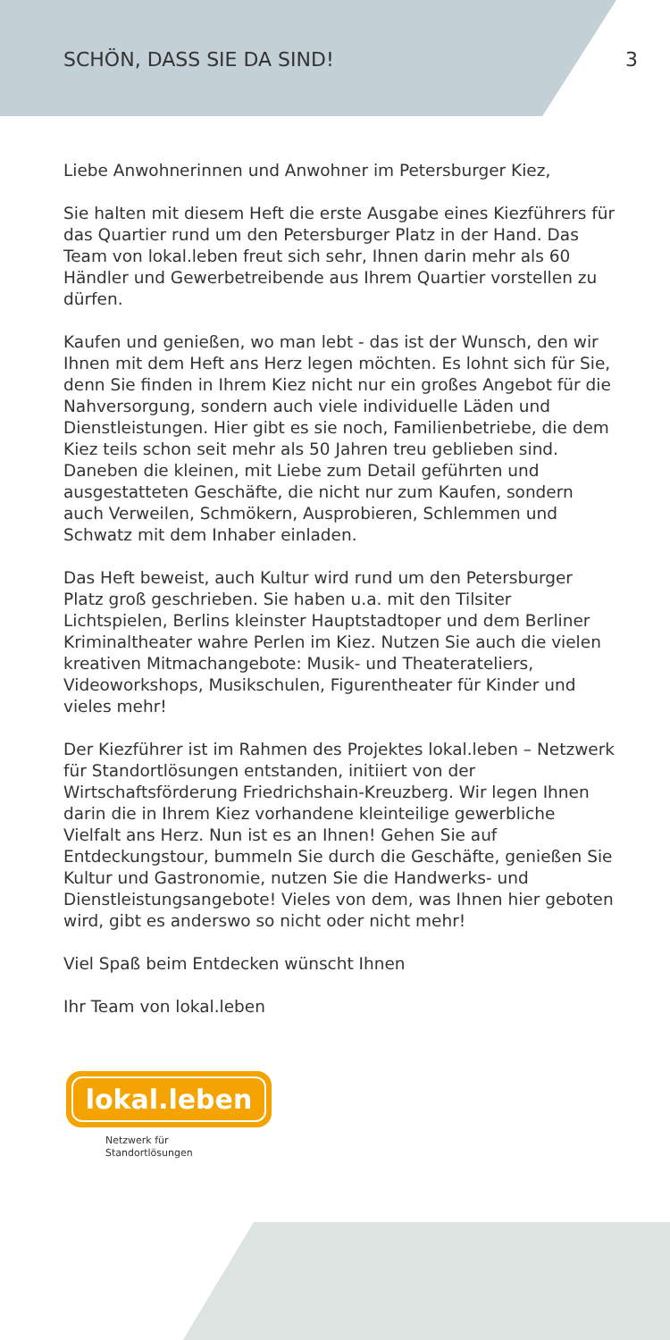SCHÖN, DASS SIE DA SIND! 3
Liebe Anwohnerinnen und Anwohner im Petersburger Kiez,
Sie halten mit diesem Heft die erste Ausgabe eines Kiezführers für das Quartier rund um den Petersburger Platz in der Hand. Das Team von lokal.leben freut sich sehr, Ihnen darin mehr als 60 Händler und Gewerbetreibende aus Ihrem Quartier vorstellen zu dürfen.
Kaufen und genießen, wo man lebt - das ist der Wunsch, den wir Ihnen mit dem Heft ans Herz legen möchten. Es lohnt sich für Sie, denn Sie finden in Ihrem Kiez nicht nur ein großes Angebot für die Nahversorgung, sondern auch viele individuelle Läden und Dienstleistungen. Hier gibt es sie noch, Familienbetriebe, die dem Kiez teils schon seit mehr als 50 Jahren treu geblieben sind. Daneben die kleinen, mit Liebe zum Detail geführten und ausgestatteten Geschäfte, die nicht nur zum Kaufen, sondern auch Verweilen, Schmökern, Ausprobieren, Schlemmen und Schwatz mit dem Inhaber einladen.
Das Heft beweist, auch Kultur wird rund um den Petersburger Platz groß geschrieben. Sie haben u.a. mit den Tilsiter Lichtspielen, Berlins kleinster Hauptstadtoper und dem Berliner Kriminaltheater wahre Perlen im Kiez. Nutzen Sie auch die vielen kreativen Mitmachangebote: Musik- und Theaterateliers, Videoworkshops, Musikschulen, Figurentheater für Kinder und vieles mehr!
Der Kiezführer ist im Rahmen des Projektes lokal.leben – Netzwerk für Standortlösungen entstanden, initiiert von der Wirtschaftsförderung Friedrichshain-Kreuzberg. Wir legen Ihnen darin die in Ihrem Kiez vorhandene kleinteilige gewerbliche Vielfalt ans Herz. Nun ist es an Ihnen! Gehen Sie auf Entdeckungstour, bummeln Sie durch die Geschäfte, genießen Sie Kultur und Gastronomie, nutzen Sie die Handwerks- und Dienstleistungsangebote! Vieles von dem, was Ihnen hier geboten wird, gibt es anderswo so nicht oder nicht mehr!
Viel Spaß beim Entdecken wünscht Ihnen
Ihr Team von lokal.leben
lokal.leben
Netzwerk für
Standortlösungen